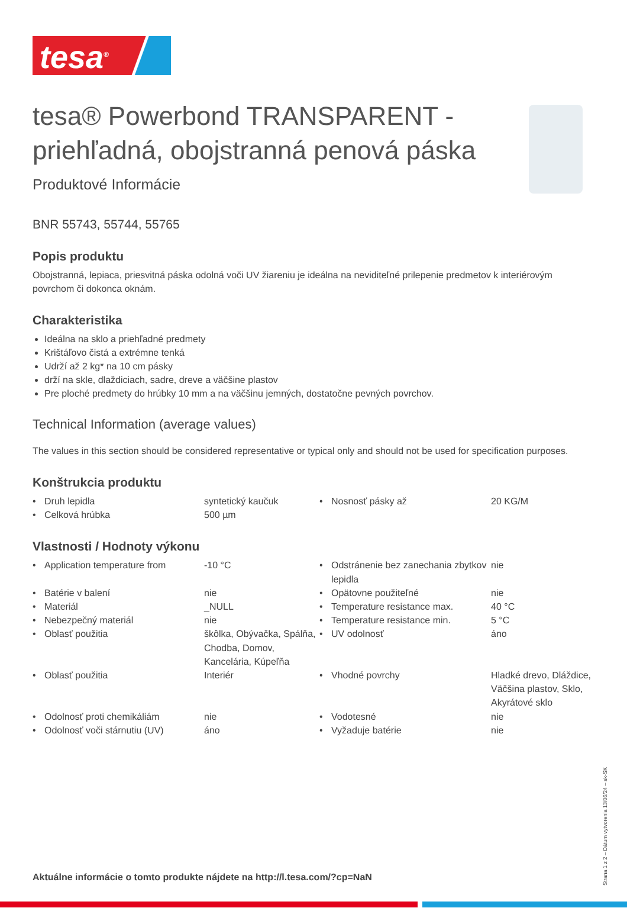tesa<sup>®</sup>
tesa® Powerbond TRANSPARENT - priehľadná, obojstranná penová páska
Produktové Informácie
BNR 55743, 55744, 55765
Popis produktu
Obojstranná, lepiaca, priesvitná páska odolná voči UV žiareniu je ideálna na neviditeľné prilepenie predmetov k interiérovým povrchom či dokonca oknám.
Charakteristika
Ideálna na sklo a priehľadné predmety
Krištáľovo čistá a extrémne tenká
Udrží až 2 kg* na 10 cm pásky
drží na skle, dlaždiciach, sadre, dreve a väčšine plastov
Pre ploché predmety do hrúbky 10 mm a na väčšinu jemných, dostatočne pevných povrchov.
Technical Information (average values)
The values in this section should be considered representative or typical only and should not be used for specification purposes.
Konštrukcia produktu
| • | Druh lepidla | syntetický kaučuk | • | Nosnosť pásky až | 20 KG/M |
| • | Celková hrúbka | 500 µm | | | |
Vlastnosti / Hodnoty výkonu
| • | Application temperature from | -10 °C | • | Odstránenie bez zanechania zbytkov lepidla | nie |
| • | Batérie v balení | nie | • | Opätovne použiteľné | nie |
| • | Materiál | _NULL | • | Temperature resistance max. | 40 °C |
| • | Nebezpečný materiál | nie | • | Temperature resistance min. | 5 °C |
| • | Oblasť použitia | škôlka, Obývačka, Spálňa, Chodba, Domov, Kancelária, Kúpeľňa | • | UV odolnosť | áno |
| • | Oblasť použitia | Interiér | • | Vhodné povrchy | Hladké drevo, Dláždice, Väčšina plastov, Sklo, Akyrátové sklo |
| • | Odolnosť proti chemikáliám | nie | • | Vodotesné | nie |
| • | Odolnosť voči stárnutiu (UV) | áno | • | Vyžaduje batérie | nie |
Aktuálne informácie o tomto produkte nájdete na http://l.tesa.com/?cp=NaN
Strana 1 z 2 – Dátum vytvorenia 13/06/24 – sk-SK